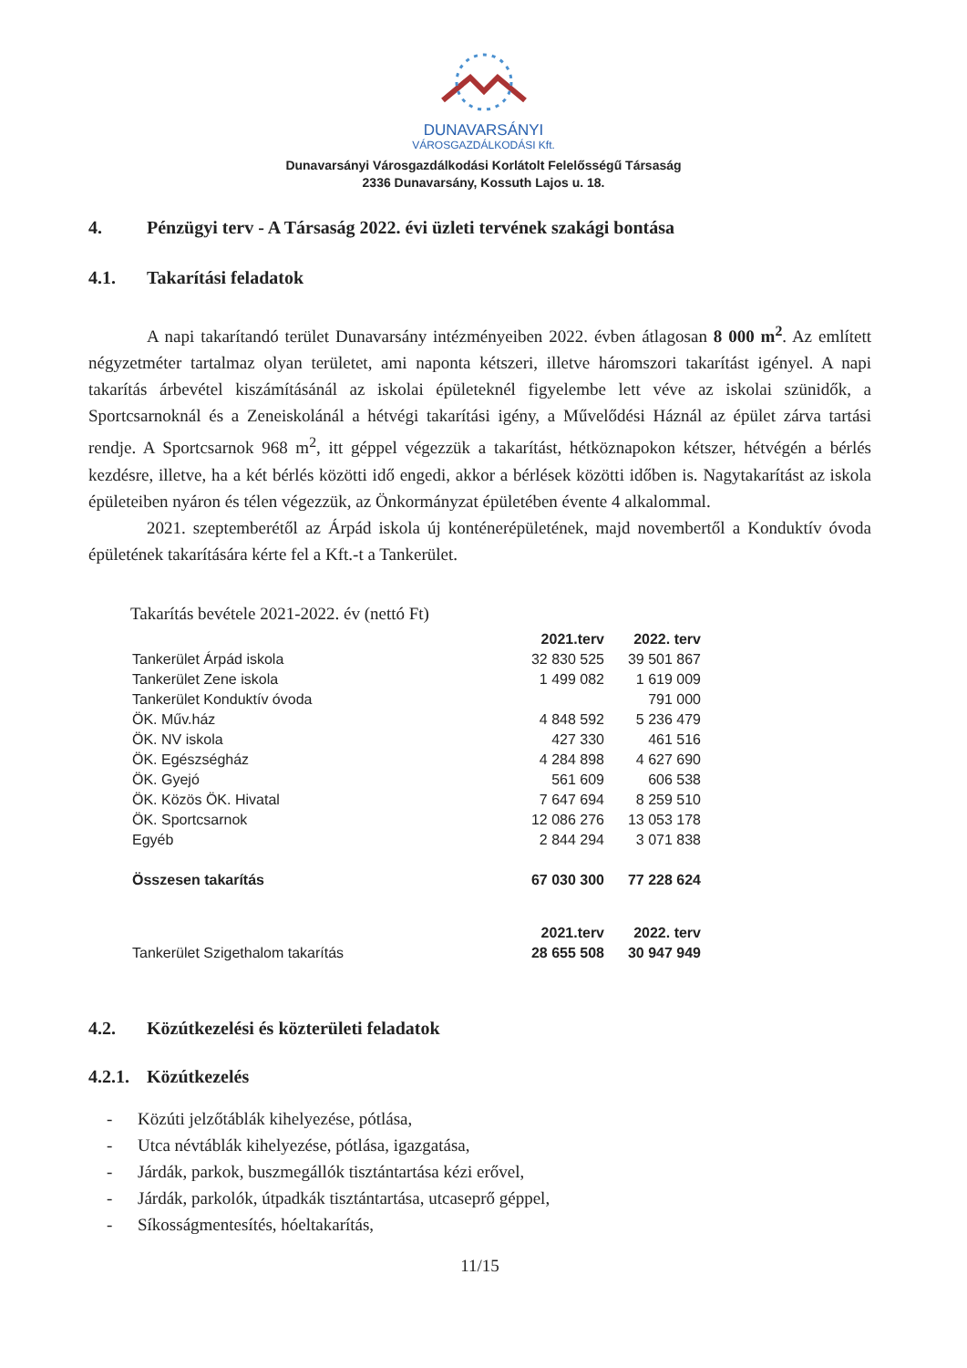DUNAVARSÁNYI
VÁROSGAZDÁLKODÁSI Kft.
Dunavarsányi Városgazdálkodási Korlátolt Felelősségű Társaság
2336 Dunavarsány, Kossuth Lajos u. 18.
4. Pénzügyi terv - A Társaság 2022. évi üzleti tervének szakági bontása
4.1. Takarítási feladatok
A napi takarítandó terület Dunavarsány intézményeiben 2022. évben átlagosan 8 000 m<sup>2</sup>. Az említett négyzetméter tartalmaz olyan területet, ami naponta kétszeri, illetve háromszori takarítást igényel. A napi takarítás árbevétel kiszámításánál az iskolai épületeknél figyelembe lett véve az iskolai szünidők, a Sportcsarnoknál és a Zeneiskolánál a hétvégi takarítási igény, a Művelődési Háznál az épület zárva tartási rendje. A Sportcsarnok 968 m<sup>2</sup>, itt géppel végezzük a takarítást, hétköznapokon kétszer, hétvégén a bérlés kezdésre, illetve, ha a két bérlés közötti idő engedi, akkor a bérlések közötti időben is. Nagytakarítást az iskola épületeiben nyáron és télen végezzük, az Önkormányzat épületében évente 4 alkalommal.
2021. szeptemberétől az Árpád iskola új konténerépületének, majd novembertől a Konduktív óvoda épületének takarítására kérte fel a Kft.-t a Tankerület.
Takarítás bevétele 2021-2022. év (nettó Ft)
| | 2021.terv | 2022. terv |
| Tankerület Árpád iskola | 32 830 525 | 39 501 867 |
| Tankerület Zene iskola | 1 499 082 | 1 619 009 |
| Tankerület Konduktív óvoda | | 791 000 |
| ÖK. Műv.ház | 4 848 592 | 5 236 479 |
| ÖK. NV iskola | 427 330 | 461 516 |
| ÖK. Egészségház | 4 284 898 | 4 627 690 |
| ÖK. Gyejó | 561 609 | 606 538 |
| ÖK. Közös ÖK. Hivatal | 7 647 694 | 8 259 510 |
| ÖK. Sportcsarnok | 12 086 276 | 13 053 178 |
| Egyéb | 2 844 294 | 3 071 838 |
| Összesen takarítás | 67 030 300 | 77 228 624 |
| | 2021.terv | 2022. terv |
| Tankerület Szigethalom takarítás | 28 655 508 | 30 947 949 |
4.2. Közútkezelési és közterületi feladatok
4.2.1. Közútkezelés
- Közúti jelzőtáblák kihelyezése, pótlása,
- Utca névtáblák kihelyezése, pótlása, igazgatása,
- Járdák, parkok, buszmegállók tisztántartása kézi erővel,
- Járdák, parkolók, útpadkák tisztántartása, utcaseprő géppel,
- Síkosságmentesítés, hóeltakarítás,
11/15